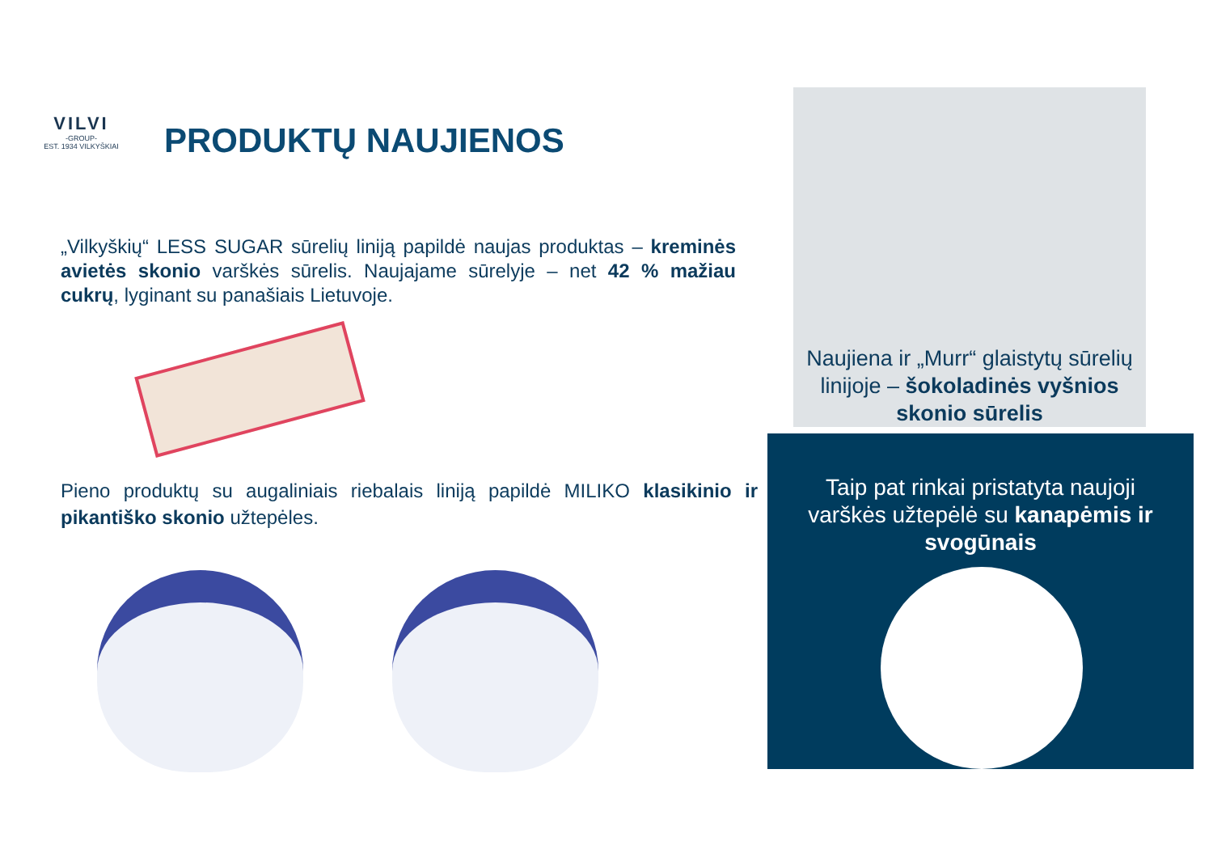VILVI
-GROUP-
EST. 1934 VILKYŠKIAI
PRODUKTŲ NAUJIENOS
„Vilkyškių“ LESS SUGAR sūrelių liniją papildė naujas produktas – kreminės avietės skonio varškės sūrelis. Naujajame sūrelyje – net 42 % mažiau cukrų, lyginant su panašiais Lietuvoje.
Pieno produktų su augaliniais riebalais liniją papildė MILIKO klasikinio ir pikantiško skonio užtepėles.
Naujiena ir „Murr“ glaistytų sūrelių linijoje – šokoladinės vyšnios skonio sūrelis
Taip pat rinkai pristatyta naujoji varškės užtepėlė su kanapėmis ir svogūnais